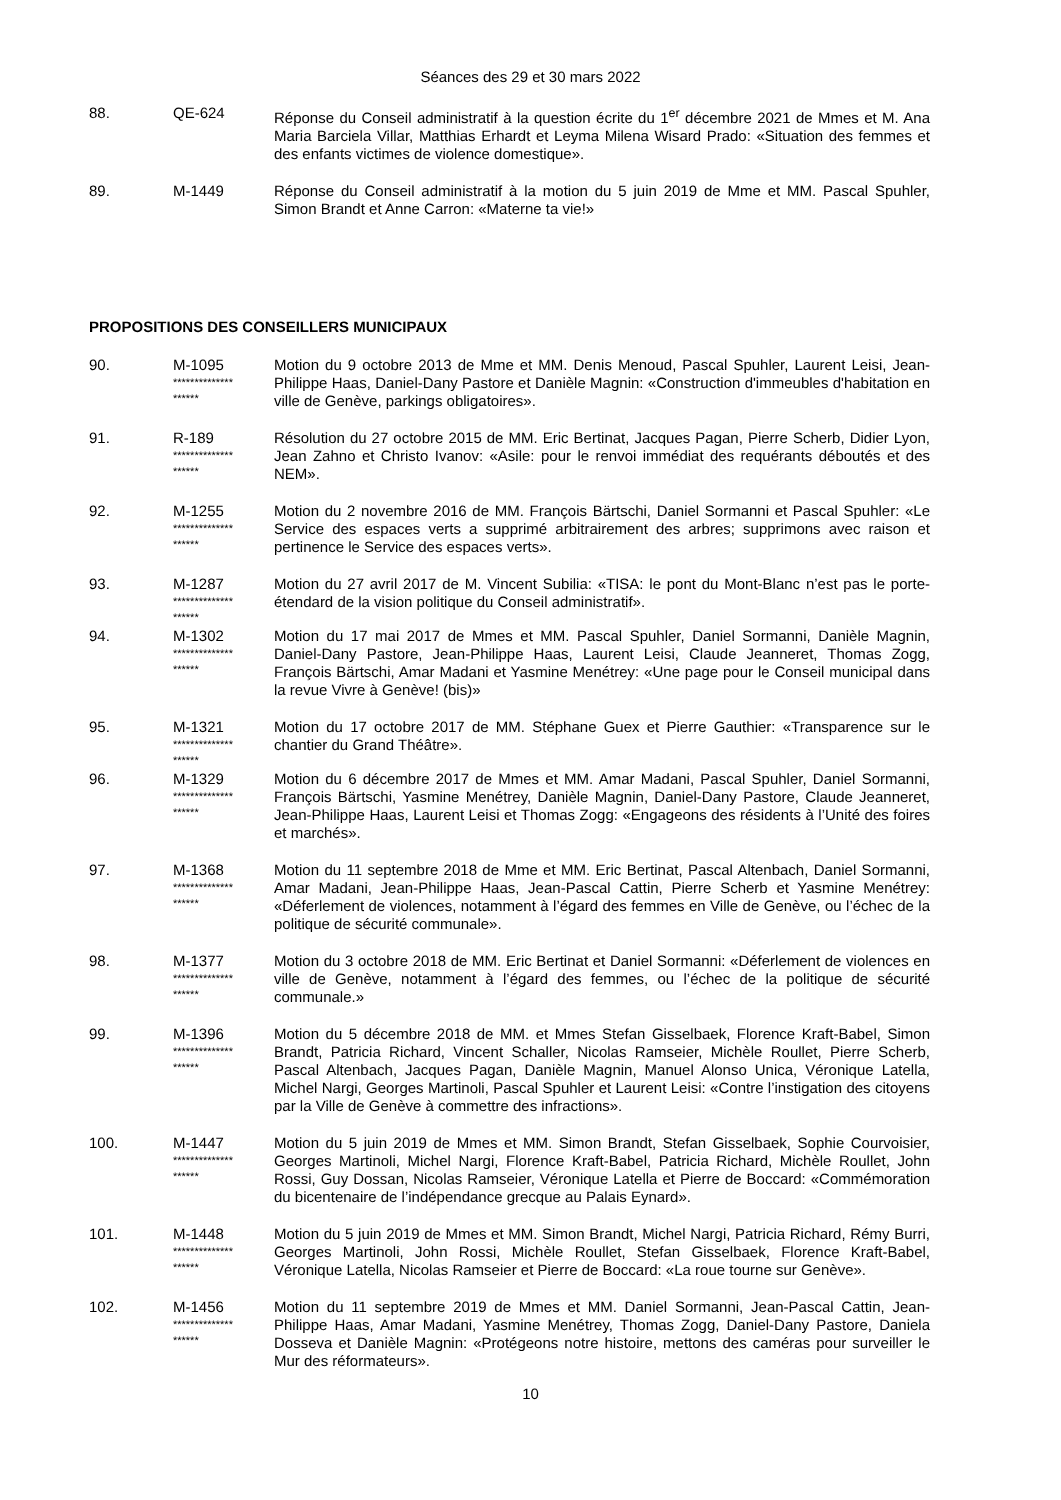Séances des 29 et 30 mars 2022
88. QE-624 Réponse du Conseil administratif à la question écrite du 1<sup>er</sup> décembre 2021 de Mmes et M. Ana Maria Barciela Villar, Matthias Erhardt et Leyma Milena Wisard Prado: «Situation des femmes et des enfants victimes de violence domestique».
89. M-1449 Réponse du Conseil administratif à la motion du 5 juin 2019 de Mme et MM. Pascal Spuhler, Simon Brandt et Anne Carron: «Materne ta vie!»
PROPOSITIONS DES CONSEILLERS MUNICIPAUX
90. M-1095
**************
******
Motion du 9 octobre 2013 de Mme et MM. Denis Menoud, Pascal Spuhler, Laurent Leisi, Jean-Philippe Haas, Daniel-Dany Pastore et Danièle Magnin: «Construction d'immeubles d'habitation en ville de Genève, parkings obligatoires».
91. R-189
**************
******
Résolution du 27 octobre 2015 de MM. Eric Bertinat, Jacques Pagan, Pierre Scherb, Didier Lyon, Jean Zahno et Christo Ivanov: «Asile: pour le renvoi immédiat des requérants déboutés et des NEM».
92. M-1255
**************
******
Motion du 2 novembre 2016 de MM. François Bärtschi, Daniel Sormanni et Pascal Spuhler: «Le Service des espaces verts a supprimé arbitrairement des arbres; supprimons avec raison et pertinence le Service des espaces verts».
93. M-1287
**************
******
Motion du 27 avril 2017 de M. Vincent Subilia: «TISA: le pont du Mont-Blanc n’est pas le porte-étendard de la vision politique du Conseil administratif».
94. M-1302
**************
******
Motion du 17 mai 2017 de Mmes et MM. Pascal Spuhler, Daniel Sormanni, Danièle Magnin, Daniel-Dany Pastore, Jean-Philippe Haas, Laurent Leisi, Claude Jeanneret, Thomas Zogg, François Bärtschi, Amar Madani et Yasmine Menétrey: «Une page pour le Conseil municipal dans la revue Vivre à Genève! (bis)»
95. M-1321
**************
******
Motion du 17 octobre 2017 de MM. Stéphane Guex et Pierre Gauthier: «Transparence sur le chantier du Grand Théâtre».
96. M-1329
**************
******
Motion du 6 décembre 2017 de Mmes et MM. Amar Madani, Pascal Spuhler, Daniel Sormanni, François Bärtschi, Yasmine Menétrey, Danièle Magnin, Daniel-Dany Pastore, Claude Jeanneret, Jean-Philippe Haas, Laurent Leisi et Thomas Zogg: «Engageons des résidents à l’Unité des foires et marchés».
97. M-1368
**************
******
Motion du 11 septembre 2018 de Mme et MM. Eric Bertinat, Pascal Altenbach, Daniel Sormanni, Amar Madani, Jean-Philippe Haas, Jean-Pascal Cattin, Pierre Scherb et Yasmine Menétrey: «Déferlement de violences, notamment à l’égard des femmes en Ville de Genève, ou l’échec de la politique de sécurité communale».
98. M-1377
**************
******
Motion du 3 octobre 2018 de MM. Eric Bertinat et Daniel Sormanni: «Déferlement de violences en ville de Genève, notamment à l’égard des femmes, ou l’échec de la politique de sécurité communale.»
99. M-1396
**************
******
Motion du 5 décembre 2018 de MM. et Mmes Stefan Gisselbaek, Florence Kraft-Babel, Simon Brandt, Patricia Richard, Vincent Schaller, Nicolas Ramseier, Michèle Roullet, Pierre Scherb, Pascal Altenbach, Jacques Pagan, Danièle Magnin, Manuel Alonso Unica, Véronique Latella, Michel Nargi, Georges Martinoli, Pascal Spuhler et Laurent Leisi: «Contre l’instigation des citoyens par la Ville de Genève à commettre des infractions».
100. M-1447
**************
******
Motion du 5 juin 2019 de Mmes et MM. Simon Brandt, Stefan Gisselbaek, Sophie Courvoisier, Georges Martinoli, Michel Nargi, Florence Kraft-Babel, Patricia Richard, Michèle Roullet, John Rossi, Guy Dossan, Nicolas Ramseier, Véronique Latella et Pierre de Boccard: «Commémoration du bicentenaire de l’indépendance grecque au Palais Eynard».
101. M-1448
**************
******
Motion du 5 juin 2019 de Mmes et MM. Simon Brandt, Michel Nargi, Patricia Richard, Rémy Burri, Georges Martinoli, John Rossi, Michèle Roullet, Stefan Gisselbaek, Florence Kraft-Babel, Véronique Latella, Nicolas Ramseier et Pierre de Boccard: «La roue tourne sur Genève».
102. M-1456
**************
******
Motion du 11 septembre 2019 de Mmes et MM. Daniel Sormanni, Jean-Pascal Cattin, Jean-Philippe Haas, Amar Madani, Yasmine Menétrey, Thomas Zogg, Daniel-Dany Pastore, Daniela Dosseva et Danièle Magnin: «Protégeons notre histoire, mettons des caméras pour surveiller le Mur des réformateurs».
10